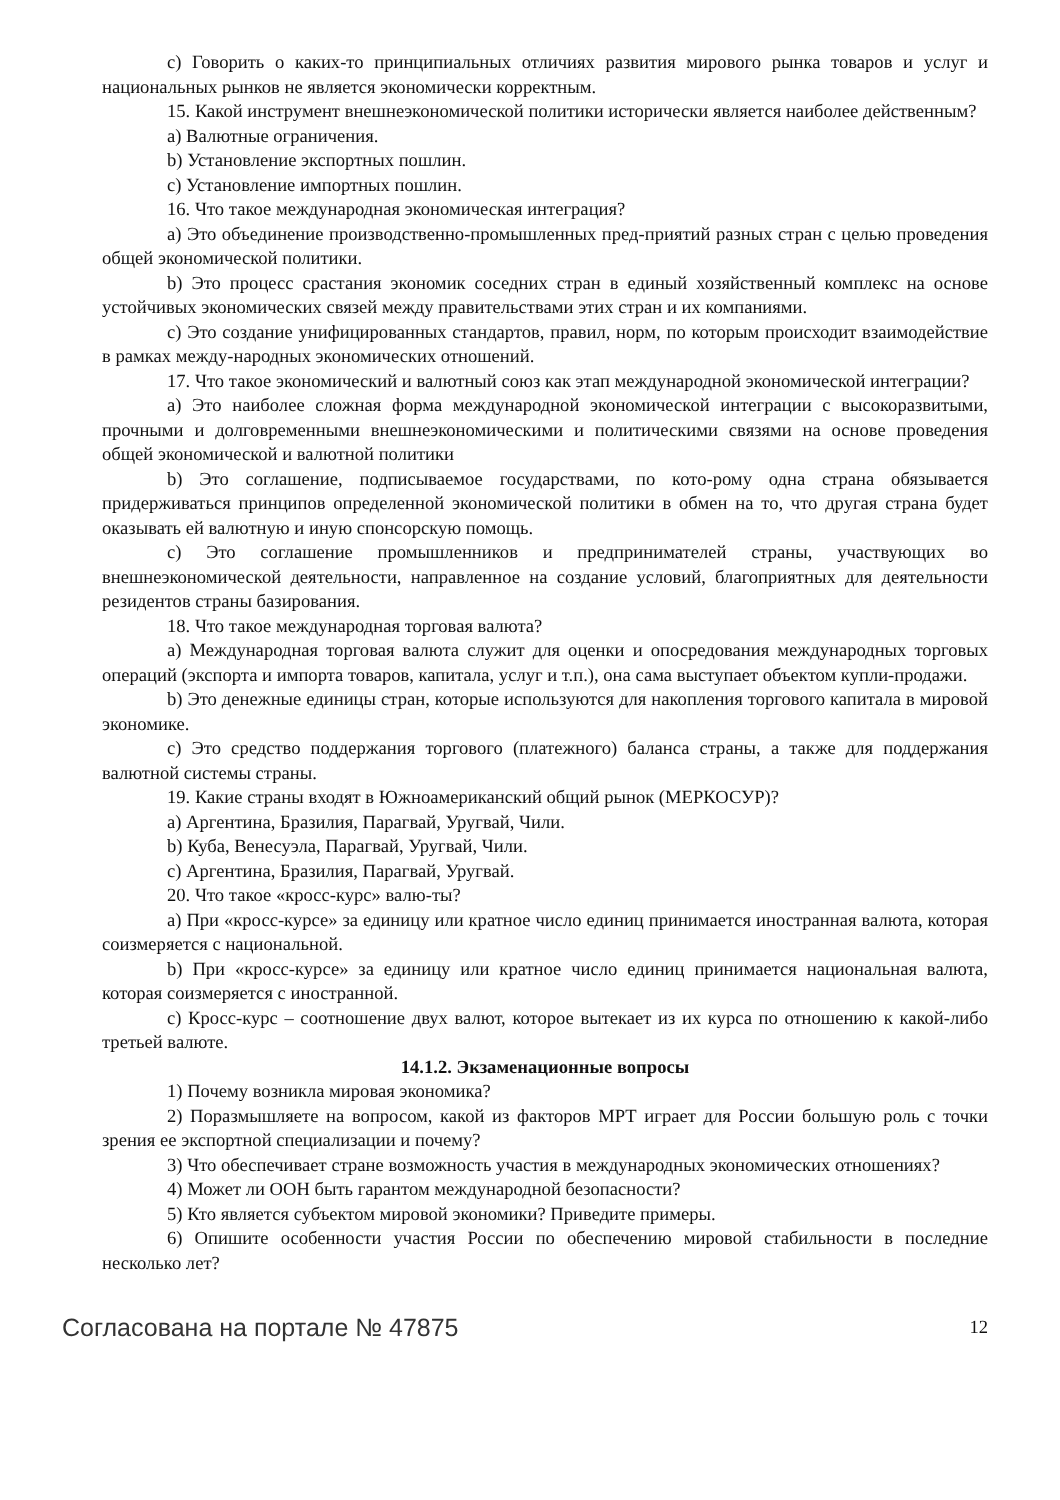c) Говорить о каких-то принципиальных отличиях развития мирового рынка товаров и услуг и национальных рынков не является экономически корректным.
15. Какой инструмент внешнеэкономической политики исторически является наиболее действенным?
a) Валютные ограничения.
b) Установление экспортных пошлин.
c) Установление импортных пошлин.
16. Что такое международная экономическая интеграция?
a) Это объединение производственно-промышленных пред-приятий разных стран с целью проведения общей экономической политики.
b) Это процесс срастания экономик соседних стран в единый хозяйственный комплекс на основе устойчивых экономических связей между правительствами этих стран и их компаниями.
c) Это создание унифицированных стандартов, правил, норм, по которым происходит взаимодействие в рамках между-народных экономических отношений.
17. Что такое экономический и валютный союз как этап международной экономической интеграции?
a) Это наиболее сложная форма международной экономической интеграции с высокоразвитыми, прочными и долговременными внешнеэкономическими и политическими связями на основе проведения общей экономической и валютной политики
b) Это соглашение, подписываемое государствами, по кото-рому одна страна обязывается придерживаться принципов определенной экономической политики в обмен на то, что другая страна будет оказывать ей валютную и иную спонсорскую помощь.
c) Это соглашение промышленников и предпринимателей страны, участвующих во внешнеэкономической деятельности, направленное на создание условий, благоприятных для деятельности резидентов страны базирования.
18. Что такое международная торговая валюта?
a) Международная торговая валюта служит для оценки и опосредования международных торговых операций (экспорта и импорта товаров, капитала, услуг и т.п.), она сама выступает объектом купли-продажи.
b) Это денежные единицы стран, которые используются для накопления торгового капитала в мировой экономике.
c) Это средство поддержания торгового (платежного) баланса страны, а также для поддержания валютной системы страны.
19. Какие страны входят в Южноамериканский общий рынок (МЕРКОСУР)?
a) Аргентина, Бразилия, Парагвай, Уругвай, Чили.
b) Куба, Венесуэла, Парагвай, Уругвай, Чили.
c) Аргентина, Бразилия, Парагвай, Уругвай.
20. Что такое «кросс-курс» валю-ты?
a) При «кросс-курсе» за единицу или кратное число единиц принимается иностранная валюта, которая соизмеряется с национальной.
b) При «кросс-курсе» за единицу или кратное число единиц принимается национальная валюта, которая соизмеряется с иностранной.
c) Кросс-курс – соотношение двух валют, которое вытекает из их курса по отношению к какой-либо третьей валюте.
14.1.2. Экзаменационные вопросы
1) Почему возникла мировая экономика?
2) Поразмышляете на вопросом, какой из факторов МРТ играет для России большую роль с точки зрения ее экспортной специализации и почему?
3) Что обеспечивает стране возможность участия в международных экономических отношениях?
4) Может ли ООН быть гарантом международной безопасности?
5) Кто является субъектом мировой экономики? Приведите примеры.
6) Опишите особенности участия России по обеспечению мировой стабильности в последние несколько лет?
Согласована на портале № 47875 12